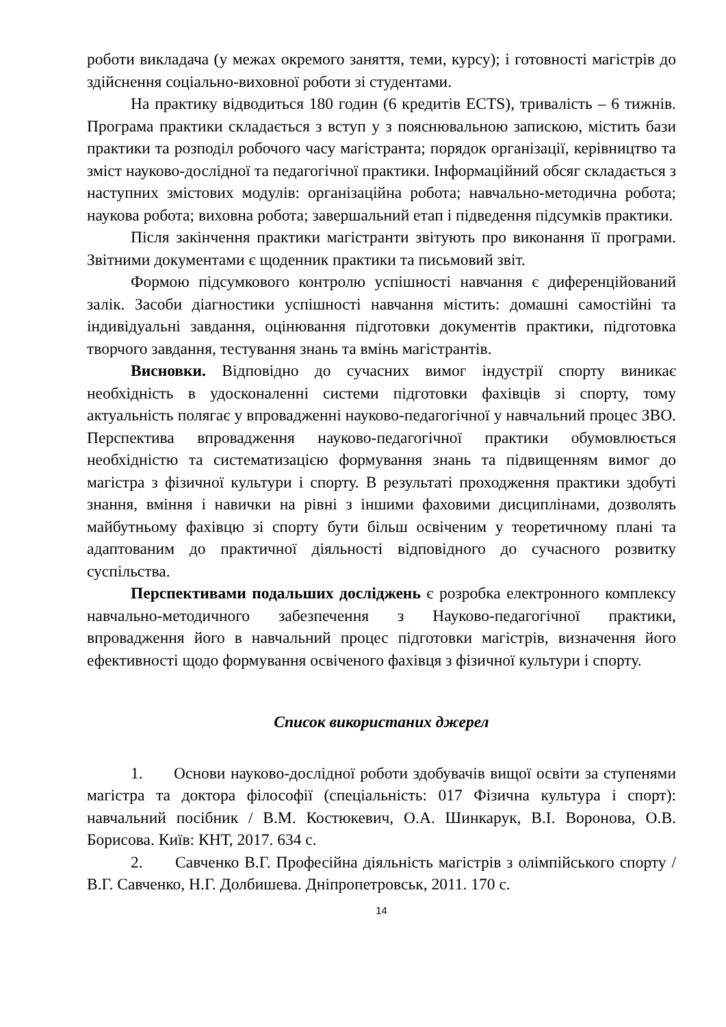роботи викладача (у межах окремого заняття, теми, курсу); і готовності магістрів до здійснення соціально-виховної роботи зі студентами.
На практику відводиться 180 годин (6 кредитів ECTS), тривалість – 6 тижнів. Програма практики складається з вступ у з пояснювальною запискою, містить бази практики та розподіл робочого часу магістранта; порядок організації, керівництво та зміст науково-дослідної та педагогічної практики. Інформаційний обсяг складається з наступних змістових модулів: організаційна робота; навчально-методична робота; наукова робота; виховна робота; завершальний етап і підведення підсумків практики.
Після закінчення практики магістранти звітують про виконання її програми. Звітними документами є щоденник практики та письмовий звіт.
Формою підсумкового контролю успішності навчання є диференційований залік. Засоби діагностики успішності навчання містить: домашні самостійні та індивідуальні завдання, оцінювання підготовки документів практики, підготовка творчого завдання, тестування знань та вмінь магістрантів.
Висновки. Відповідно до сучасних вимог індустрії спорту виникає необхідність в удосконаленні системи підготовки фахівців зі спорту, тому актуальність полягає у впровадженні науково-педагогічної у навчальний процес ЗВО. Перспектива впровадження науково-педагогічної практики обумовлюється необхідністю та систематизацією формування знань та підвищенням вимог до магістра з фізичної культури і спорту. В результаті проходження практики здобуті знання, вміння і навички на рівні з іншими фаховими дисциплінами, дозволять майбутньому фахівцю зі спорту бути більш освіченим у теоретичному плані та адаптованим до практичної діяльності відповідного до сучасного розвитку суспільства.
Перспективами подальших досліджень є розробка електронного комплексу навчально-методичного забезпечення з Науково-педагогічної практики, впровадження його в навчальний процес підготовки магістрів, визначення його ефективності щодо формування освіченого фахівця з фізичної культури і спорту.
Список використаних джерел
1. Основи науково-дослідної роботи здобувачів вищої освіти за ступенями магістра та доктора філософії (спеціальність: 017 Фізична культура і спорт): навчальний посібник / В.М. Костюкевич, О.А. Шинкарук, В.І. Воронова, О.В. Борисова. Київ: КНТ, 2017. 634 с.
2. Савченко В.Г. Професійна діяльність магістрів з олімпійського спорту / В.Г. Савченко, Н.Г. Долбишева. Дніпропетровськ, 2011. 170 с.
14